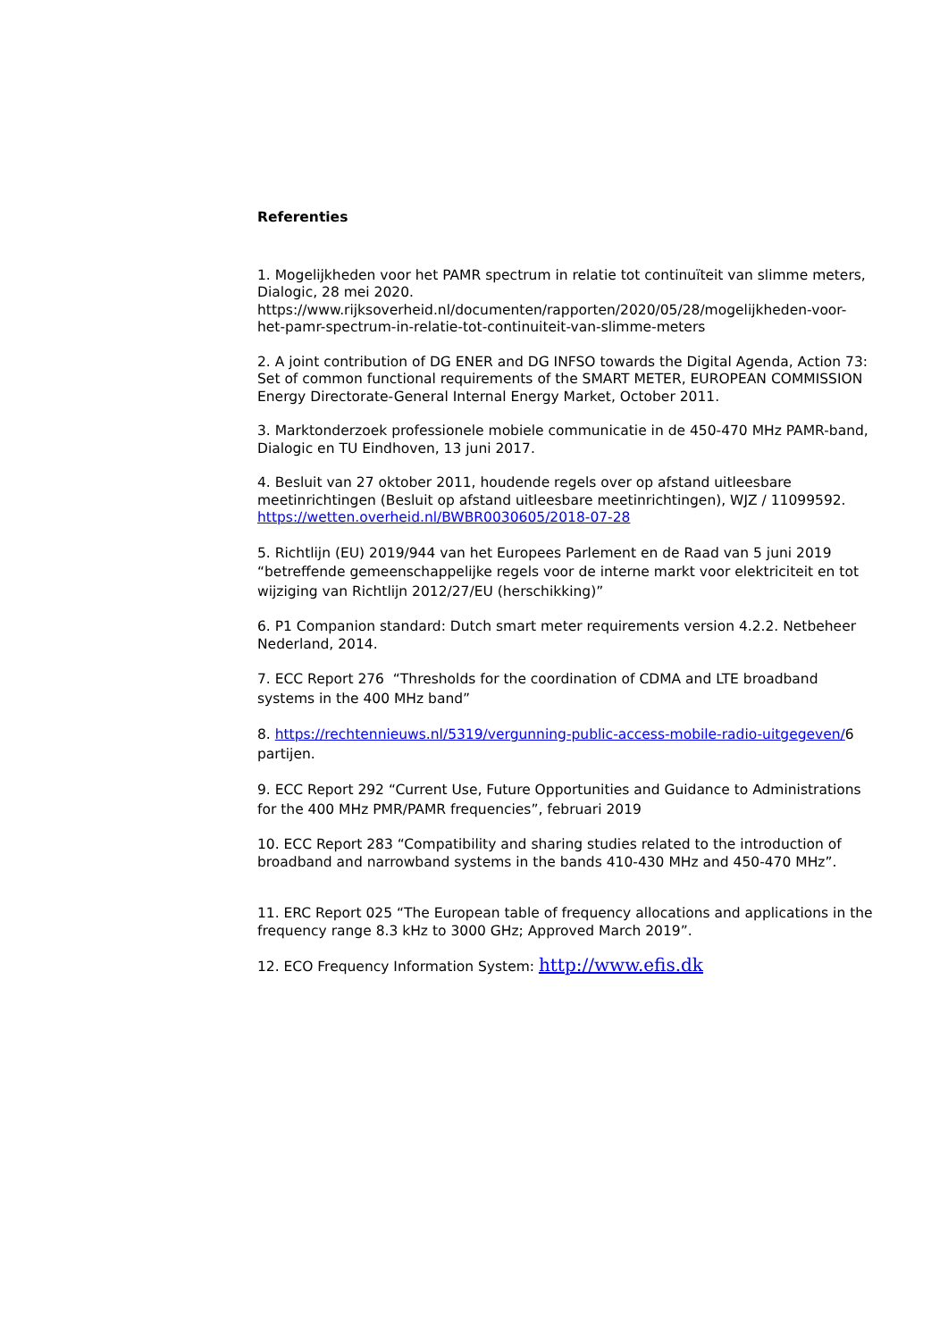Referenties
1. Mogelijkheden voor het PAMR spectrum in relatie tot continuïteit van slimme meters, Dialogic, 28 mei 2020. https://www.rijksoverheid.nl/documenten/rapporten/2020/05/28/mogelijkheden-voor-het-pamr-spectrum-in-relatie-tot-continuiteit-van-slimme-meters
2. A joint contribution of DG ENER and DG INFSO towards the Digital Agenda, Action 73: Set of common functional requirements of the SMART METER, EUROPEAN COMMISSION Energy Directorate-General Internal Energy Market, October 2011.
3. Marktonderzoek professionele mobiele communicatie in de 450-470 MHz PAMR-band, Dialogic en TU Eindhoven, 13 juni 2017.
4. Besluit van 27 oktober 2011, houdende regels over op afstand uitleesbare meetinrichtingen (Besluit op afstand uitleesbare meetinrichtingen), WJZ / 11099592.
https://wetten.overheid.nl/BWBR0030605/2018-07-28
5. Richtlijn (EU) 2019/944 van het Europees Parlement en de Raad van 5 juni 2019 “betreffende gemeenschappelijke regels voor de interne markt voor elektriciteit en tot wijziging van Richtlijn 2012/27/EU (herschikking)”
6. P1 Companion standard: Dutch smart meter requirements version 4.2.2. Netbeheer Nederland, 2014.
7. ECC Report 276 “Thresholds for the coordination of CDMA and LTE broadband systems in the 400 MHz band”
8. https://rechtennieuws.nl/5319/vergunning-public-access-mobile-radio-uitgegeven/6 partijen.
9. ECC Report 292 “Current Use, Future Opportunities and Guidance to Administrations for the 400 MHz PMR/PAMR frequencies”, februari 2019
10. ECC Report 283 “Compatibility and sharing studies related to the introduction of broadband and narrowband systems in the bands 410-430 MHz and 450-470 MHz”.
11. ERC Report 025 “The European table of frequency allocations and applications in the frequency range 8.3 kHz to 3000 GHz; Approved March 2019”.
12. ECO Frequency Information System: http://www.efis.dk